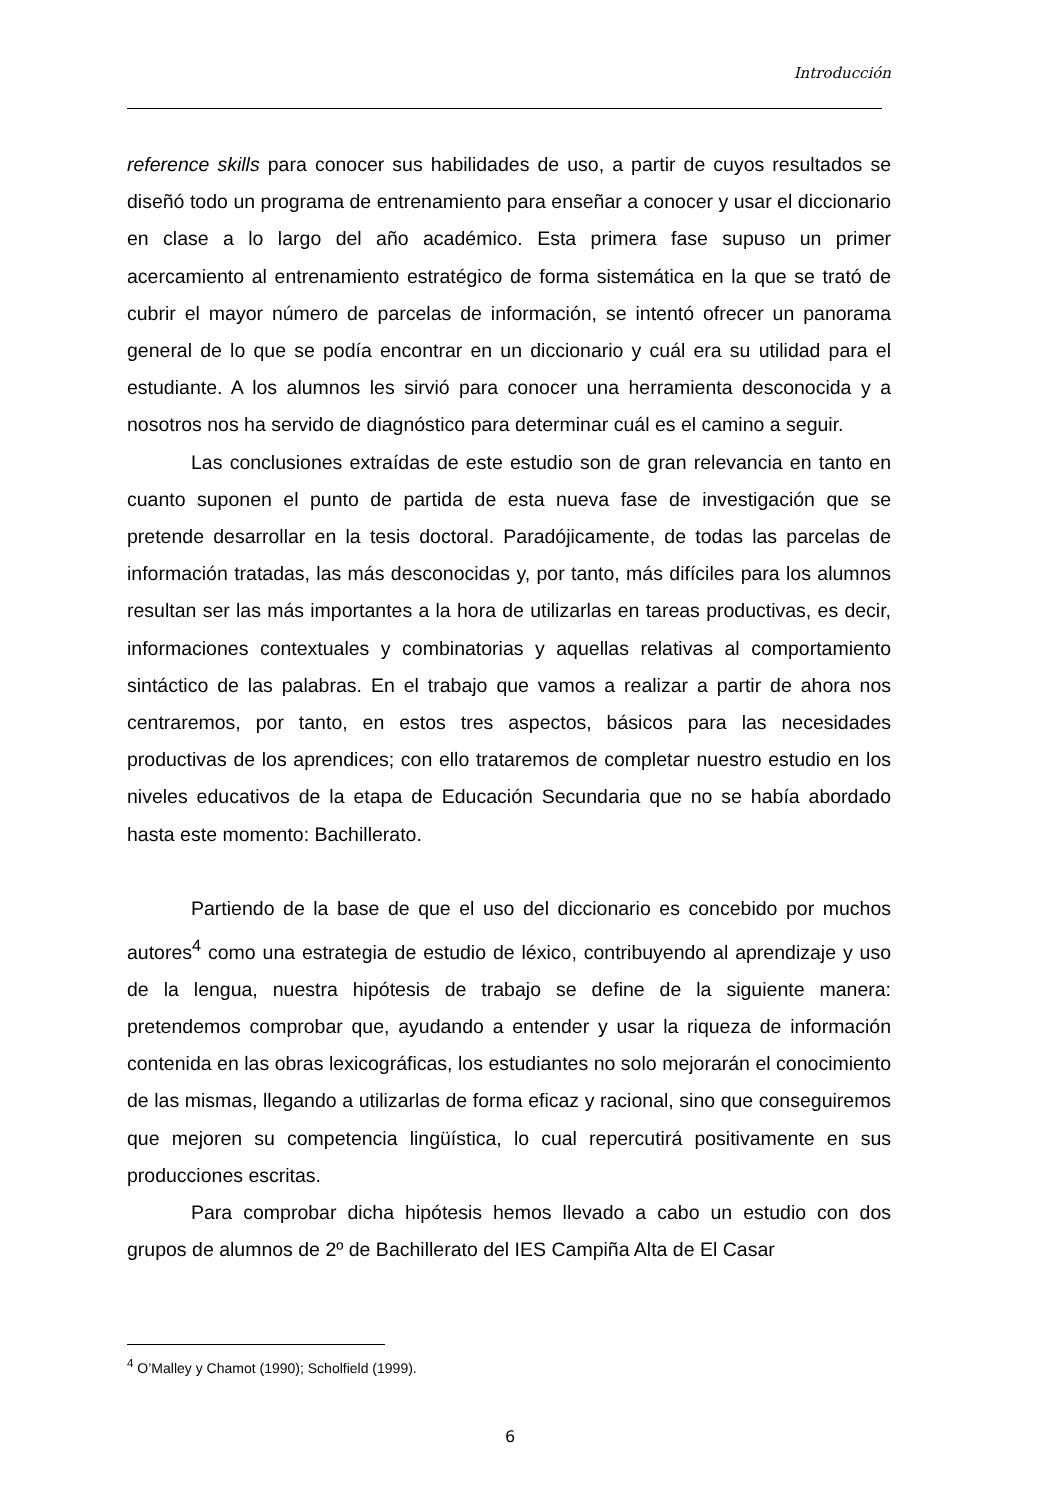Introducción
reference skills para conocer sus habilidades de uso, a partir de cuyos resultados se diseñó todo un programa de entrenamiento para enseñar a conocer y usar el diccionario en clase a lo largo del año académico. Esta primera fase supuso un primer acercamiento al entrenamiento estratégico de forma sistemática en la que se trató de cubrir el mayor número de parcelas de información, se intentó ofrecer un panorama general de lo que se podía encontrar en un diccionario y cuál era su utilidad para el estudiante. A los alumnos les sirvió para conocer una herramienta desconocida y a nosotros nos ha servido de diagnóstico para determinar cuál es el camino a seguir.
Las conclusiones extraídas de este estudio son de gran relevancia en tanto en cuanto suponen el punto de partida de esta nueva fase de investigación que se pretende desarrollar en la tesis doctoral. Paradójicamente, de todas las parcelas de información tratadas, las más desconocidas y, por tanto, más difíciles para los alumnos resultan ser las más importantes a la hora de utilizarlas en tareas productivas, es decir, informaciones contextuales y combinatorias y aquellas relativas al comportamiento sintáctico de las palabras. En el trabajo que vamos a realizar a partir de ahora nos centraremos, por tanto, en estos tres aspectos, básicos para las necesidades productivas de los aprendices; con ello trataremos de completar nuestro estudio en los niveles educativos de la etapa de Educación Secundaria que no se había abordado hasta este momento: Bachillerato.
Partiendo de la base de que el uso del diccionario es concebido por muchos autores<sup>4</sup> como una estrategia de estudio de léxico, contribuyendo al aprendizaje y uso de la lengua, nuestra hipótesis de trabajo se define de la siguiente manera: pretendemos comprobar que, ayudando a entender y usar la riqueza de información contenida en las obras lexicográficas, los estudiantes no solo mejorarán el conocimiento de las mismas, llegando a utilizarlas de forma eficaz y racional, sino que conseguiremos que mejoren su competencia lingüística, lo cual repercutirá positivamente en sus producciones escritas.
Para comprobar dicha hipótesis hemos llevado a cabo un estudio con dos grupos de alumnos de 2º de Bachillerato del IES Campiña Alta de El Casar
<sup>4</sup> O’Malley y Chamot (1990); Scholfield (1999).
6